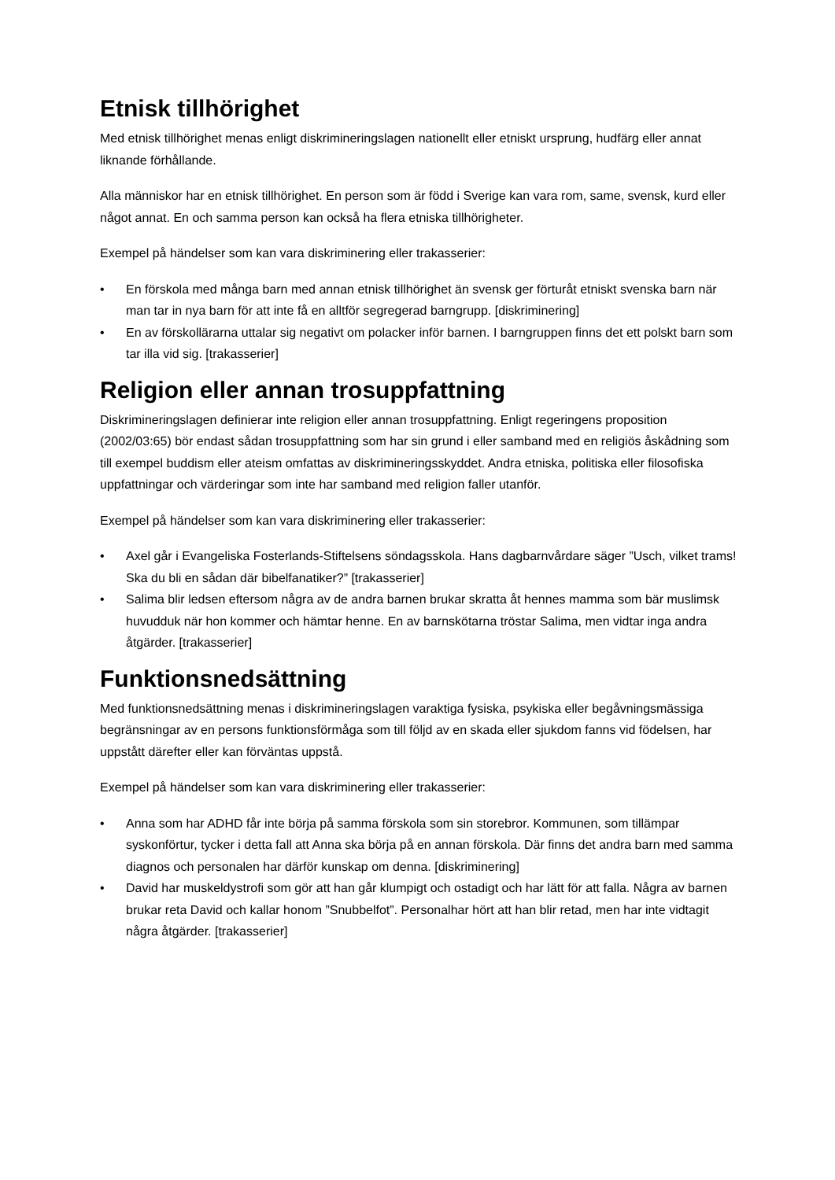Etnisk tillhörighet
Med etnisk tillhörighet menas enligt diskrimineringslagen nationellt eller etniskt ursprung, hudfärg eller annat liknande förhållande.
Alla människor har en etnisk tillhörighet. En person som är född i Sverige kan vara rom, same, svensk, kurd eller något annat. En och samma person kan också ha flera etniska tillhörigheter.
Exempel på händelser som kan vara diskriminering eller trakasserier:
• En förskola med många barn med annan etnisk tillhörighet än svensk ger förturåt etniskt svenska barn när man tar in nya barn för att inte få en alltför segregerad barngrupp. [diskriminering]
• En av förskollärarna uttalar sig negativt om polacker inför barnen. I barngruppen finns det ett polskt barn som tar illa vid sig. [trakasserier]
Religion eller annan trosuppfattning
Diskrimineringslagen definierar inte religion eller annan trosuppfattning. Enligt regeringens proposition (2002/03:65) bör endast sådan trosuppfattning som har sin grund i eller samband med en religiös åskådning som till exempel buddism eller ateism omfattas av diskrimineringsskyddet. Andra etniska, politiska eller filosofiska uppfattningar och värderingar som inte har samband med religion faller utanför.
Exempel på händelser som kan vara diskriminering eller trakasserier:
• Axel går i Evangeliska Fosterlands-Stiftelsens söndagsskola. Hans dagbarnvårdare säger ”Usch, vilket trams! Ska du bli en sådan där bibelfanatiker?” [trakasserier]
• Salima blir ledsen eftersom några av de andra barnen brukar skratta åt hennes mamma som bär muslimsk huvudduk när hon kommer och hämtar henne. En av barnskötarna tröstar Salima, men vidtar inga andra åtgärder. [trakasserier]
Funktionsnedsättning
Med funktionsnedsättning menas i diskrimineringslagen varaktiga fysiska, psykiska eller begåvningsmässiga begränsningar av en persons funktionsförmåga som till följd av en skada eller sjukdom fanns vid födelsen, har uppstått därefter eller kan förväntas uppstå.
Exempel på händelser som kan vara diskriminering eller trakasserier:
• Anna som har ADHD får inte börja på samma förskola som sin storebror. Kommunen, som tillämpar syskonförtur, tycker i detta fall att Anna ska börja på en annan förskola. Där finns det andra barn med samma diagnos och personalen har därför kunskap om denna. [diskriminering]
• David har muskeldystrofi som gör att han går klumpigt och ostadigt och har lätt för att falla. Några av barnen brukar reta David och kallar honom ”Snubbelfot”. Personalhar hört att han blir retad, men har inte vidtagit några åtgärder. [trakasserier]